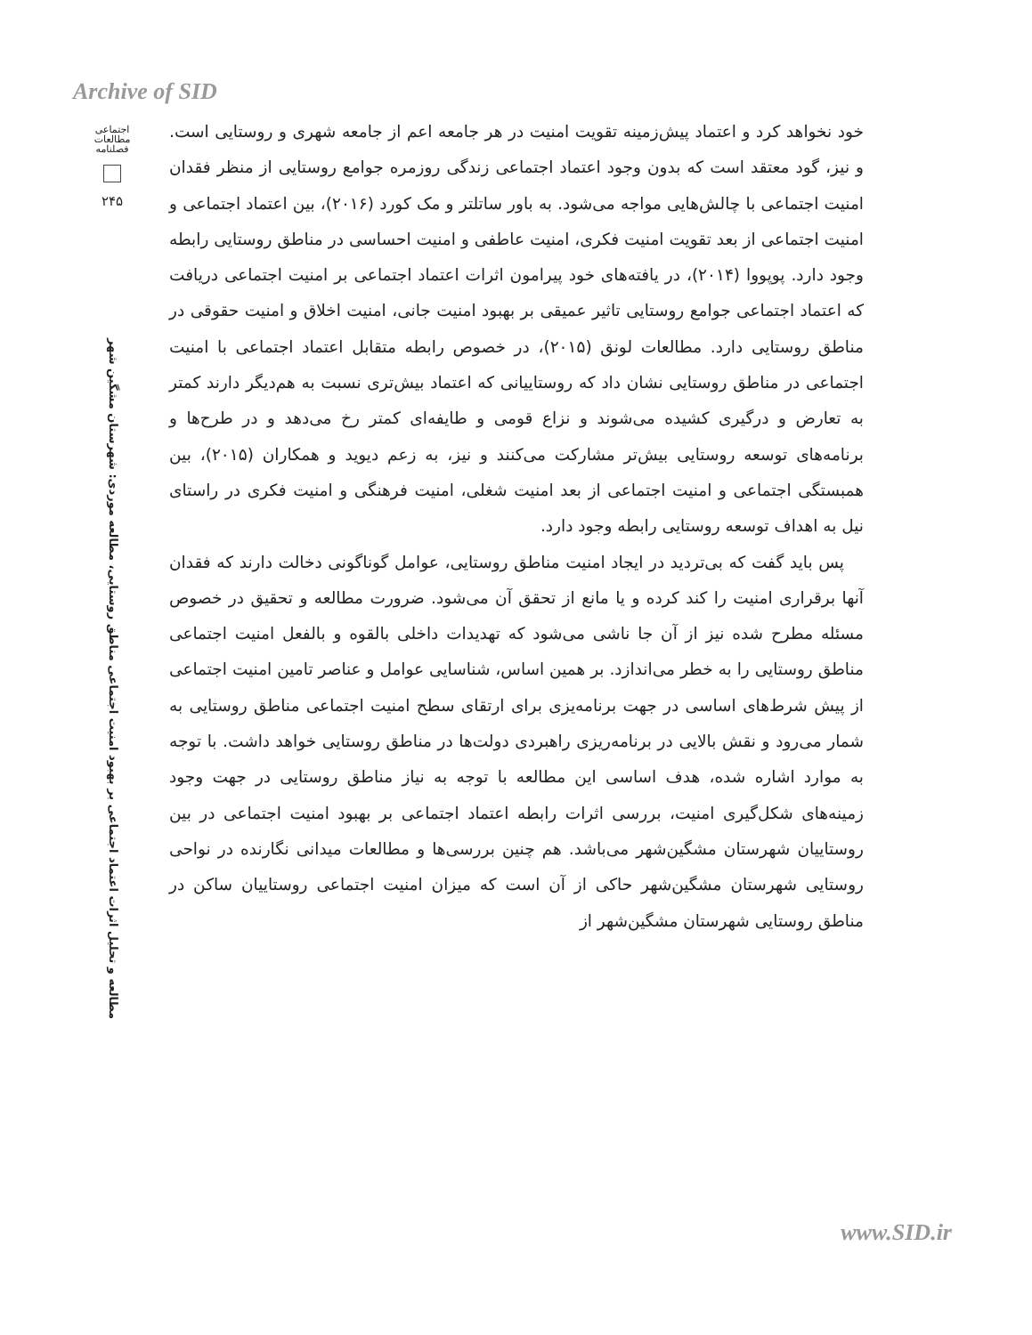Archive of SID
اجتماعی
مطالعات
فصلنامه
۲۴۵
مطالعه و تحلیل اثرات اعتماد اجتماعی بر بهبود امنیت اجتماعی مناطق روستایی، مطالعه موردی: شهرستان مشگین شهر
خود نخواهد کرد و اعتماد پیش‌زمینه تقویت امنیت در هر جامعه اعم از جامعه شهری و روستایی است. و نیز، گود معتقد است که بدون وجود اعتماد اجتماعی زندگی روزمره جوامع روستایی از منظر فقدان امنیت اجتماعی با چالش‌هایی مواجه می‌شود. به باور ساتلتر و مک کورد (۲۰۱۶)، بین اعتماد اجتماعی و امنیت اجتماعی از بعد تقویت امنیت فکری، امنیت عاطفی و امنیت احساسی در مناطق روستایی رابطه وجود دارد. پوپووا (۲۰۱۴)، در یافته‌های خود پیرامون اثرات اعتماد اجتماعی بر امنیت اجتماعی دریافت که اعتماد اجتماعی جوامع روستایی تاثیر عمیقی بر بهبود امنیت جانی، امنیت اخلاق و امنیت حقوقی در مناطق روستایی دارد. مطالعات لونق (۲۰۱۵)، در خصوص رابطه متقابل اعتماد اجتماعی با امنیت اجتماعی در مناطق روستایی نشان داد که روستاییانی که اعتماد بیش‌تری نسبت به هم‌دیگر دارند کمتر به تعارض و درگیری کشیده می‌شوند و نزاع قومی و طایفه‌ای کمتر رخ می‌دهد و در طرح‌ها و برنامه‌های توسعه روستایی بیش‌تر مشارکت می‌کنند و نیز، به زعم دیوید و همکاران (۲۰۱۵)، بین همبستگی اجتماعی و امنیت اجتماعی از بعد امنیت شغلی، امنیت فرهنگی و امنیت فکری در راستای نیل به اهداف توسعه روستایی رابطه وجود دارد.
پس باید گفت که بی‌تردید در ایجاد امنیت مناطق روستایی، عوامل گوناگونی دخالت دارند که فقدان آنها برقراری امنیت را کند کرده و یا مانع از تحقق آن می‌شود. ضرورت مطالعه و تحقیق در خصوص مسئله مطرح شده نیز از آن جا ناشی می‌شود که تهدیدات داخلی بالقوه و بالفعل امنیت اجتماعی مناطق روستایی را به خطر می‌اندازد. بر همین اساس، شناسایی عوامل و عناصر تامین امنیت اجتماعی از پیش شرط‌های اساسی در جهت برنامه‌یزی برای ارتقای سطح امنیت اجتماعی مناطق روستایی به شمار می‌رود و نقش بالایی در برنامه‌ریزی راهبردی دولت‌ها در مناطق روستایی خواهد داشت. با توجه به موارد اشاره شده، هدف اساسی این مطالعه با توجه به نیاز مناطق روستایی در جهت وجود زمینه‌های شکل‌گیری امنیت، بررسی اثرات رابطه اعتماد اجتماعی بر بهبود امنیت اجتماعی در بین روستاییان شهرستان مشگین‌شهر می‌باشد. هم چنین بررسی‌ها و مطالعات میدانی نگارنده در نواحی روستایی شهرستان مشگین‌شهر حاکی از آن است که میزان امنیت اجتماعی روستاییان ساکن در مناطق روستایی شهرستان مشگین‌شهر از
www.SID.ir